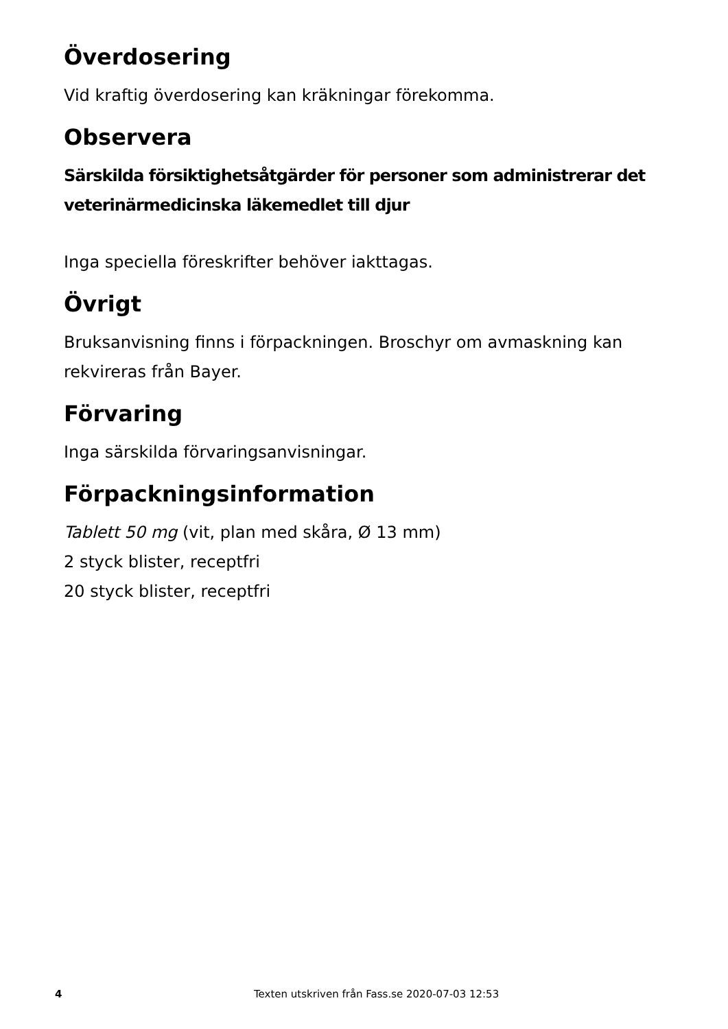Överdosering
Vid kraftig överdosering kan kräkningar förekomma.
Observera
Särskilda försiktighetsåtgärder för personer som administrerar det veterinärmedicinska läkemedlet till djur
Inga speciella föreskrifter behöver iakttagas.
Övrigt
Bruksanvisning finns i förpackningen. Broschyr om avmaskning kan rekvireras från Bayer.
Förvaring
Inga särskilda förvaringsanvisningar.
Förpackningsinformation
Tablett 50 mg (vit, plan med skåra, Ø 13 mm)
2 styck blister, receptfri
20 styck blister, receptfri
4 Texten utskriven från Fass.se 2020-07-03 12:53